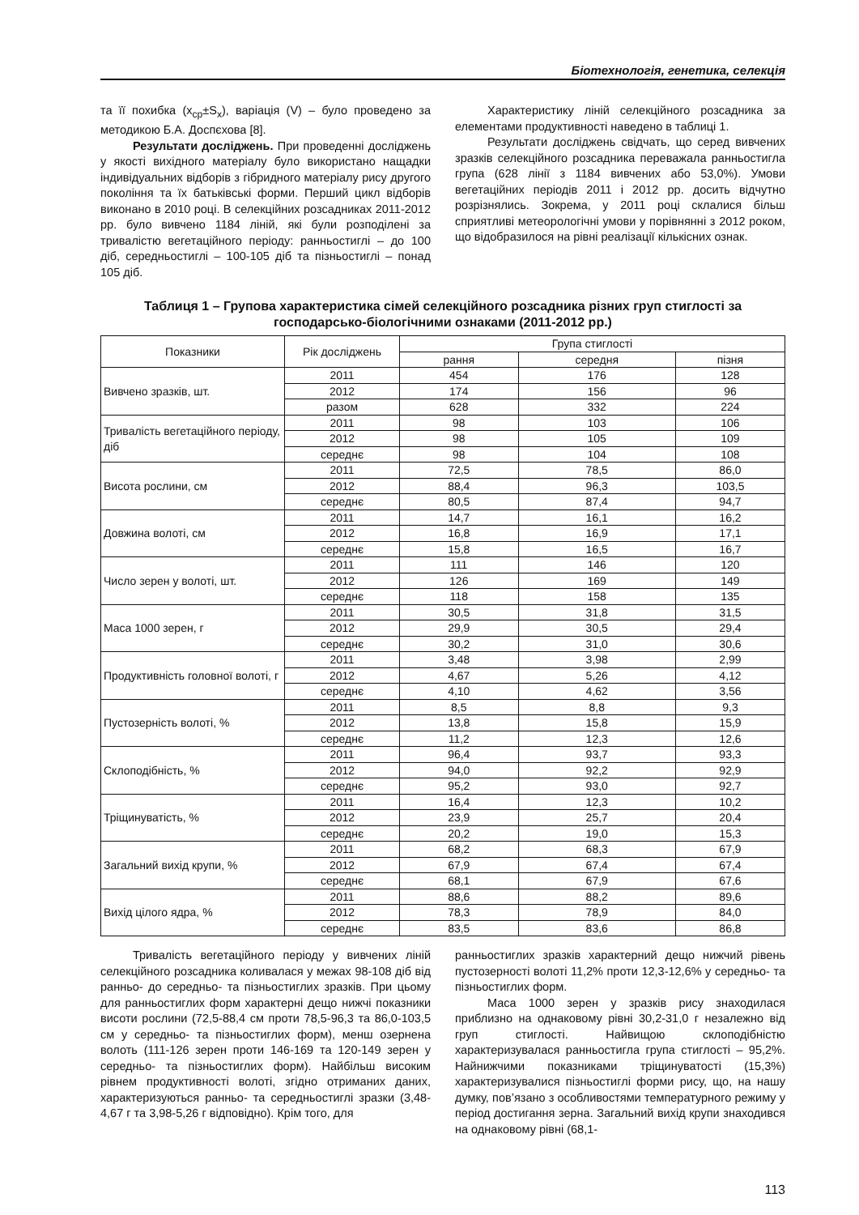Біотехнологія, генетика, селекція
та її похибка (x<sub>ср</sub>±S<sub>x</sub>), варіація (V) – було проведено за методикою Б.А. Доспєхова [8].
Результати досліджень. При проведенні досліджень у якості вихідного матеріалу було використано нащадки індивідуальних відборів з гібридного матеріалу рису другого покоління та їх батьківські форми. Перший цикл відборів виконано в 2010 році. В селекційних розсадниках 2011-2012 рр. було вивчено 1184 ліній, які були розподілені за тривалістю вегетаційного періоду: ранньостиглі – до 100 діб, середньостиглі – 100-105 діб та пізньостиглі – понад 105 діб.
Характеристику ліній селекційного розсадника за елементами продуктивності наведено в таблиці 1.
Результати досліджень свідчать, що серед вивчених зразків селекційного розсадника переважала ранньостигла група (628 лінії з 1184 вивчених або 53,0%). Умови вегетаційних періодів 2011 і 2012 рр. досить відчутно розрізнялись. Зокрема, у 2011 році склалися більш сприятливі метеорологічні умови у порівнянні з 2012 роком, що відобразилося на рівні реалізації кількісних ознак.
Таблиця 1 – Групова характеристика сімей селекційного розсадника різних груп стиглості за господарсько-біологічними ознаками (2011-2012 рр.)
| Показники | Рік досліджень | Група стиглості | | |
| --- | --- | --- | --- | --- |
| | | рання | середня | пізня |
| Вивчено зразків, шт. | 2011 | 454 | 176 | 128 |
| | 2012 | 174 | 156 | 96 |
| | разом | 628 | 332 | 224 |
| Тривалість вегетаційного періоду, діб | 2011 | 98 | 103 | 106 |
| | 2012 | 98 | 105 | 109 |
| | середнє | 98 | 104 | 108 |
| Висота рослини, см | 2011 | 72,5 | 78,5 | 86,0 |
| | 2012 | 88,4 | 96,3 | 103,5 |
| | середнє | 80,5 | 87,4 | 94,7 |
| Довжина волоті, см | 2011 | 14,7 | 16,1 | 16,2 |
| | 2012 | 16,8 | 16,9 | 17,1 |
| | середнє | 15,8 | 16,5 | 16,7 |
| Число зерен у волоті, шт. | 2011 | 111 | 146 | 120 |
| | 2012 | 126 | 169 | 149 |
| | середнє | 118 | 158 | 135 |
| Маса 1000 зерен, г | 2011 | 30,5 | 31,8 | 31,5 |
| | 2012 | 29,9 | 30,5 | 29,4 |
| | середнє | 30,2 | 31,0 | 30,6 |
| Продуктивність головної волоті, г | 2011 | 3,48 | 3,98 | 2,99 |
| | 2012 | 4,67 | 5,26 | 4,12 |
| | середнє | 4,10 | 4,62 | 3,56 |
| Пустозерність волоті, % | 2011 | 8,5 | 8,8 | 9,3 |
| | 2012 | 13,8 | 15,8 | 15,9 |
| | середнє | 11,2 | 12,3 | 12,6 |
| Склоподібність, % | 2011 | 96,4 | 93,7 | 93,3 |
| | 2012 | 94,0 | 92,2 | 92,9 |
| | середнє | 95,2 | 93,0 | 92,7 |
| Тріщинуватість, % | 2011 | 16,4 | 12,3 | 10,2 |
| | 2012 | 23,9 | 25,7 | 20,4 |
| | середнє | 20,2 | 19,0 | 15,3 |
| Загальний вихід крупи, % | 2011 | 68,2 | 68,3 | 67,9 |
| | 2012 | 67,9 | 67,4 | 67,4 |
| | середнє | 68,1 | 67,9 | 67,6 |
| Вихід цілого ядра, % | 2011 | 88,6 | 88,2 | 89,6 |
| | 2012 | 78,3 | 78,9 | 84,0 |
| | середнє | 83,5 | 83,6 | 86,8 |
Тривалість вегетаційного періоду у вивчених ліній селекційного розсадника коливалася у межах 98-108 діб від ранньо- до середньо- та пізньостиглих зразків. При цьому для ранньостиглих форм характерні дещо нижчі показники висоти рослини (72,5-88,4 см проти 78,5-96,3 та 86,0-103,5 см у середньо- та пізньостиглих форм), менш озернена волоть (111-126 зерен проти 146-169 та 120-149 зерен у середньо- та пізньостиглих форм). Найбільш високим рівнем продуктивності волоті, згідно отриманих даних, характеризуються ранньо- та середньостиглі зразки (3,48-4,67 г та 3,98-5,26 г відповідно). Крім того, для
ранньостиглих зразків характерний дещо нижчий рівень пустозерності волоті 11,2% проти 12,3-12,6% у середньо- та пізньостиглих форм.
Маса 1000 зерен у зразків рису знаходилася приблизно на однаковому рівні 30,2-31,0 г незалежно від груп стиглості. Найвищою склоподібністю характеризувалася ранньостигла група стиглості – 95,2%. Найнижчими показниками тріщинуватості (15,3%) характеризувалися пізньостиглі форми рису, що, на нашу думку, пов’язано з особливостями температурного режиму у період достигання зерна. Загальний вихід крупи знаходився на однаковому рівні (68,1-
113